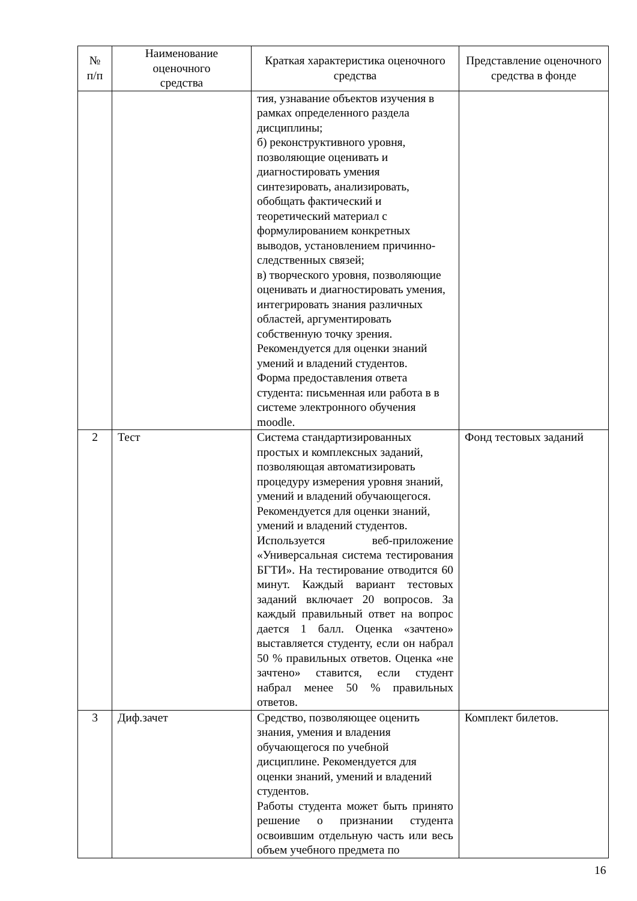| № п/п | Наименование оценочного средства | Краткая характеристика оценочного средства | Представление оценочного средства в фонде |
| --- | --- | --- | --- |
| | | тия, узнавание объектов изучения в рамках определенного раздела дисциплины; б) реконструктивного уровня, позволяющие оценивать и диагностировать умения синтезировать, анализировать, обобщать фактический и теоретический материал с формулированием конкретных выводов, установлением причинно-следственных связей; в) творческого уровня, позволяющие оценивать и диагностировать умения, интегрировать знания различных областей, аргументировать собственную точку зрения. Рекомендуется для оценки знаний умений и владений студентов. Форма предоставления ответа студента: письменная или работа в в системе электронного обучения moodle. | |
| 2 | Тест | Система стандартизированных простых и комплексных заданий, позволяющая автоматизировать процедуру измерения уровня знаний, умений и владений обучающегося. Рекомендуется для оценки знаний, умений и владений студентов. Используется веб-приложение «Универсальная система тестирования БГТИ». На тестирование отводится 60 минут. Каждый вариант тестовых заданий включает 20 вопросов. За каждый правильный ответ на вопрос дается 1 балл. Оценка «зачтено» выставляется студенту, если он набрал 50 % правильных ответов. Оценка «не зачтено» ставится, если студент набрал менее 50 % правильных ответов. | Фонд тестовых заданий |
| 3 | Диф.зачет | Средство, позволяющее оценить знания, умения и владения обучающегося по учебной дисциплине. Рекомендуется для оценки знаний, умений и владений студентов. Работы студента может быть принято решение о признании студента освоившим отдельную часть или весь объем учебного предмета по | Комплект билетов. |
16